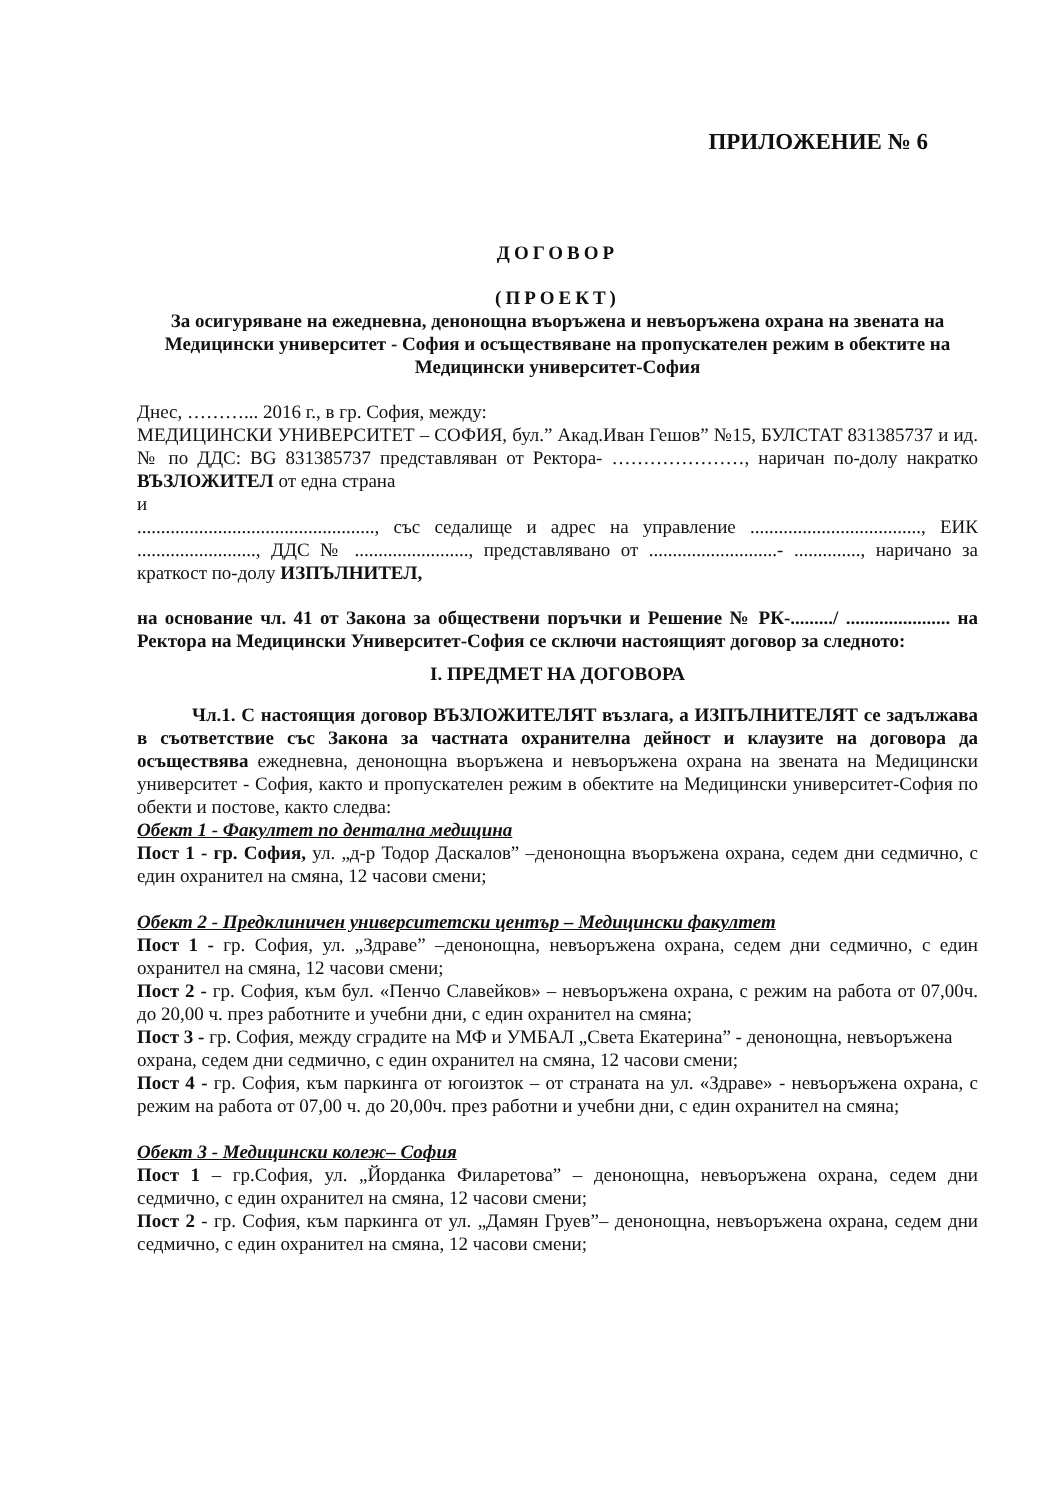ПРИЛОЖЕНИЕ № 6
ДОГОВОР
(ПРОЕКТ)
За осигуряване на ежедневна, денонощна въоръжена и невъоръжена охрана на звената на Медицински университет - София и осъществяване на пропускателен режим в обектите на Медицински университет-София
Днес, ………... 2016 г., в гр. София, между:
МЕДИЦИНСКИ УНИВЕРСИТЕТ – СОФИЯ, бул.” Акад.Иван Гешов” №15, БУЛСТАТ 831385737 и ид.№ по ДДС: BG 831385737 представляван от Ректора- …………………, наричан по-долу накратко ВЪЗЛОЖИТЕЛ от една страна
и
.................................................., със седалище и адрес на управление ...................................., ЕИК ........................., ДДС № ........................, представлявано от ...........................- .............., наричано за краткост по-долу ИЗПЪЛНИТЕЛ,
на основание чл. 41 от Закона за обществени поръчки и Решение № РК-........./ ...................... на Ректора на Медицински Университет-София се сключи настоящият договор за следното:
I. ПРЕДМЕТ НА ДОГОВОРА
Чл.1. С настоящия договор ВЪЗЛОЖИТЕЛЯТ възлага, а ИЗПЪЛНИТЕЛЯТ се задължава в съответствие със Закона за частната охранителна дейност и клаузите на договора да осъществява ежедневна, денонощна въоръжена и невъоръжена охрана на звената на Медицински университет - София, както и пропускателен режим в обектите на Медицински университет-София по обекти и постове, както следва:
Обект 1 - Факултет по дентална медицина
Пост 1 - гр. София, ул. „д-р Тодор Даскалов” –денонощна въоръжена охрана, седем дни седмично, с един охранител на смяна, 12 часови смени;
Обект 2 - Предклиничен университетски център – Медицински факултет
Пост 1 - гр. София, ул. „Здраве” –денонощна, невъоръжена охрана, седем дни седмично, с един охранител на смяна, 12 часови смени;
Пост 2 - гр. София, към бул. «Пенчо Славейков» – невъоръжена охрана, с режим на работа от 07,00ч. до 20,00 ч. през работните и учебни дни, с един охранител на смяна;
Пост 3 - гр. София, между сградите на МФ и УМБАЛ „Света Екатерина” - денонощна, невъоръжена охрана, седем дни седмично, с един охранител на смяна, 12 часови смени;
Пост 4 - гр. София, към паркинга от югоизток – от страната на ул. «Здраве» - невъоръжена охрана, с режим на работа от 07,00 ч. до 20,00ч. през работни и учебни дни, с един охранител на смяна;
Обект 3 - Медицински колеж– София
Пост 1 – гр.София, ул. „Йорданка Филаретова” – денонощна, невъоръжена охрана, седем дни седмично, с един охранител на смяна, 12 часови смени;
Пост 2 - гр. София, към паркинга от ул. „Дамян Груев”– денонощна, невъоръжена охрана, седем дни седмично, с един охранител на смяна, 12 часови смени;